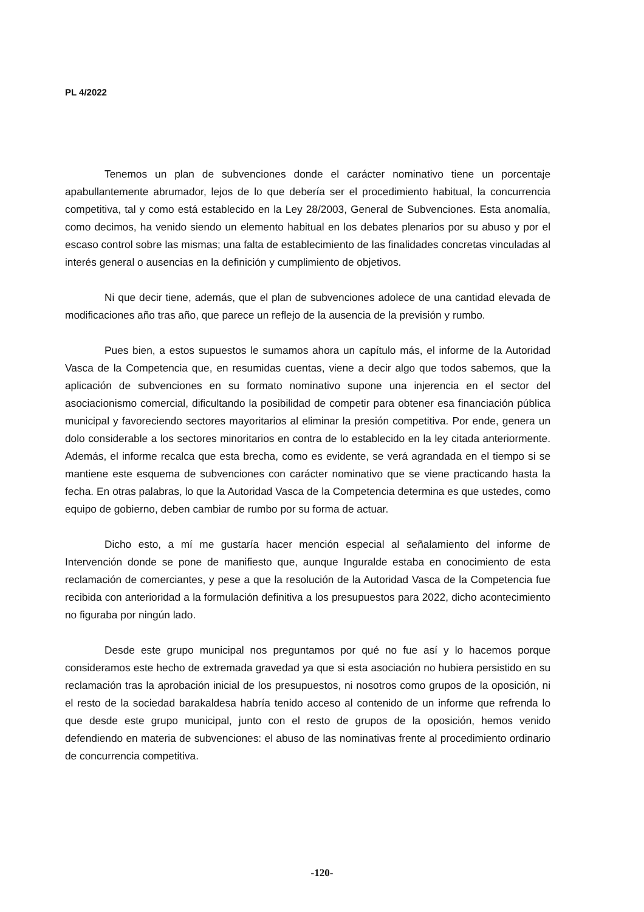PL 4/2022
Tenemos un plan de subvenciones donde el carácter nominativo tiene un porcentaje apabullantemente abrumador, lejos de lo que debería ser el procedimiento habitual, la concurrencia competitiva, tal y como está establecido en la Ley 28/2003, General de Subvenciones. Esta anomalía, como decimos, ha venido siendo un elemento habitual en los debates plenarios por su abuso y por el escaso control sobre las mismas; una falta de establecimiento de las finalidades concretas vinculadas al interés general o ausencias en la definición y cumplimiento de objetivos.
Ni que decir tiene, además, que el plan de subvenciones adolece de una cantidad elevada de modificaciones año tras año, que parece un reflejo de la ausencia de la previsión y rumbo.
Pues bien, a estos supuestos le sumamos ahora un capítulo más, el informe de la Autoridad Vasca de la Competencia que, en resumidas cuentas, viene a decir algo que todos sabemos, que la aplicación de subvenciones en su formato nominativo supone una injerencia en el sector del asociacionismo comercial, dificultando la posibilidad de competir para obtener esa financiación pública municipal y favoreciendo sectores mayoritarios al eliminar la presión competitiva. Por ende, genera un dolo considerable a los sectores minoritarios en contra de lo establecido en la ley citada anteriormente. Además, el informe recalca que esta brecha, como es evidente, se verá agrandada en el tiempo si se mantiene este esquema de subvenciones con carácter nominativo que se viene practicando hasta la fecha. En otras palabras, lo que la Autoridad Vasca de la Competencia determina es que ustedes, como equipo de gobierno, deben cambiar de rumbo por su forma de actuar.
Dicho esto, a mí me gustaría hacer mención especial al señalamiento del informe de Intervención donde se pone de manifiesto que, aunque Inguralde estaba en conocimiento de esta reclamación de comerciantes, y pese a que la resolución de la Autoridad Vasca de la Competencia fue recibida con anterioridad a la formulación definitiva a los presupuestos para 2022, dicho acontecimiento no figuraba por ningún lado.
Desde este grupo municipal nos preguntamos por qué no fue así y lo hacemos porque consideramos este hecho de extremada gravedad ya que si esta asociación no hubiera persistido en su reclamación tras la aprobación inicial de los presupuestos, ni nosotros como grupos de la oposición, ni el resto de la sociedad barakaldesa habría tenido acceso al contenido de un informe que refrenda lo que desde este grupo municipal, junto con el resto de grupos de la oposición, hemos venido defendiendo en materia de subvenciones: el abuso de las nominativas frente al procedimiento ordinario de concurrencia competitiva.
-120-